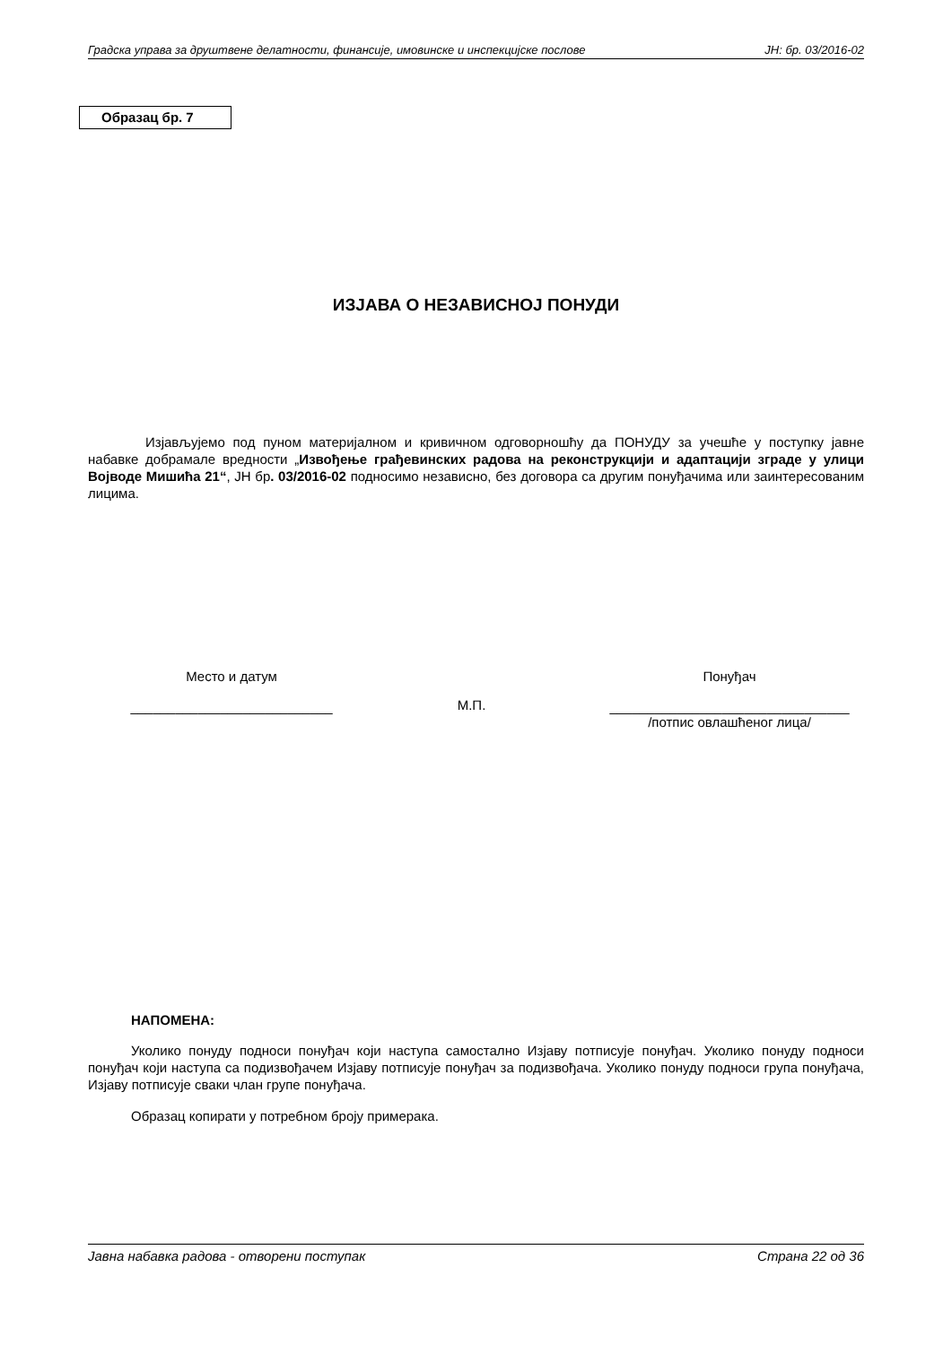Градска управа за друштвене делатности, финансије, имовинске и инспекцијске послове ЈН: бр. 03/2016-02
Образац бр. 7
ИЗЈАВА О НЕЗАВИСНОЈ ПОНУДИ
Изјављујемо под пуном материјалном и кривичном одговорношћу да ПОНУДУ за учешће у поступку јавне набавке добрамале вредности „Извођење грађевинских радова на реконструкцији и адаптацији зграде у улици Војводе Мишића 21“, ЈН бр. 03/2016-02 подносимо независно, без договора са другим понуђачима или заинтересованим лицима.
Место и датум
___________________________
М.П.
Понуђач
________________________________
/потпис овлашћеног лица/
НАПОМЕНА:
Уколико понуду подноси понуђач који наступа самостално Изјаву потписује понуђач. Уколико понуду подноси понуђач који наступа са подизвођачем Изјаву потписује понуђач за подизвођача. Уколико понуду подноси група понуђача, Изјаву потписује сваки члан групе понуђача.
Образац копирати у потребном броју примерака.
Јавна набавка радова - отворени поступак Страна 22 од 36